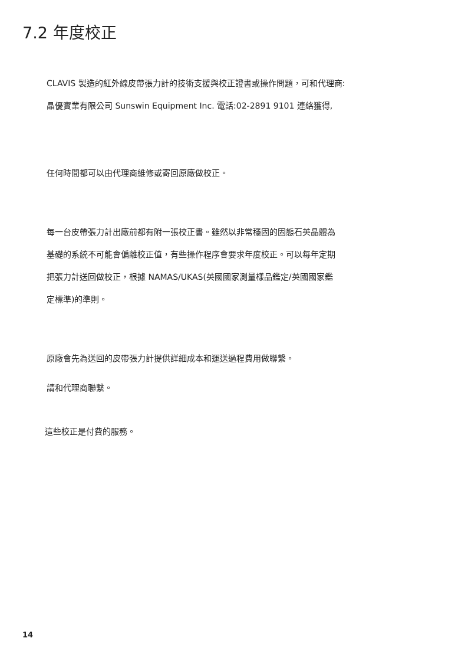7.2 年度校正
CLAVIS 製造的紅外線皮帶張力計的技術支援與校正證書或操作問題，可和代理商:
晶優實業有限公司 Sunswin Equipment Inc. 電話:02-2891 9101 連絡獲得,
任何時間都可以由代理商維修或寄回原廠做校正。
每一台皮帶張力計出廠前都有附一張校正書。雖然以非常穩固的固態石英晶體為
基礎的系統不可能會偏離校正值，有些操作程序會要求年度校正。可以每年定期
把張力計送回做校正，根據 NAMAS/UKAS(英國國家測量樣品鑑定/英國國家鑑
定標準)的準則。
原廠會先為送回的皮帶張力計提供詳細成本和運送過程費用做聯繫。
請和代理商聯繫。
這些校正是付費的服務。
14